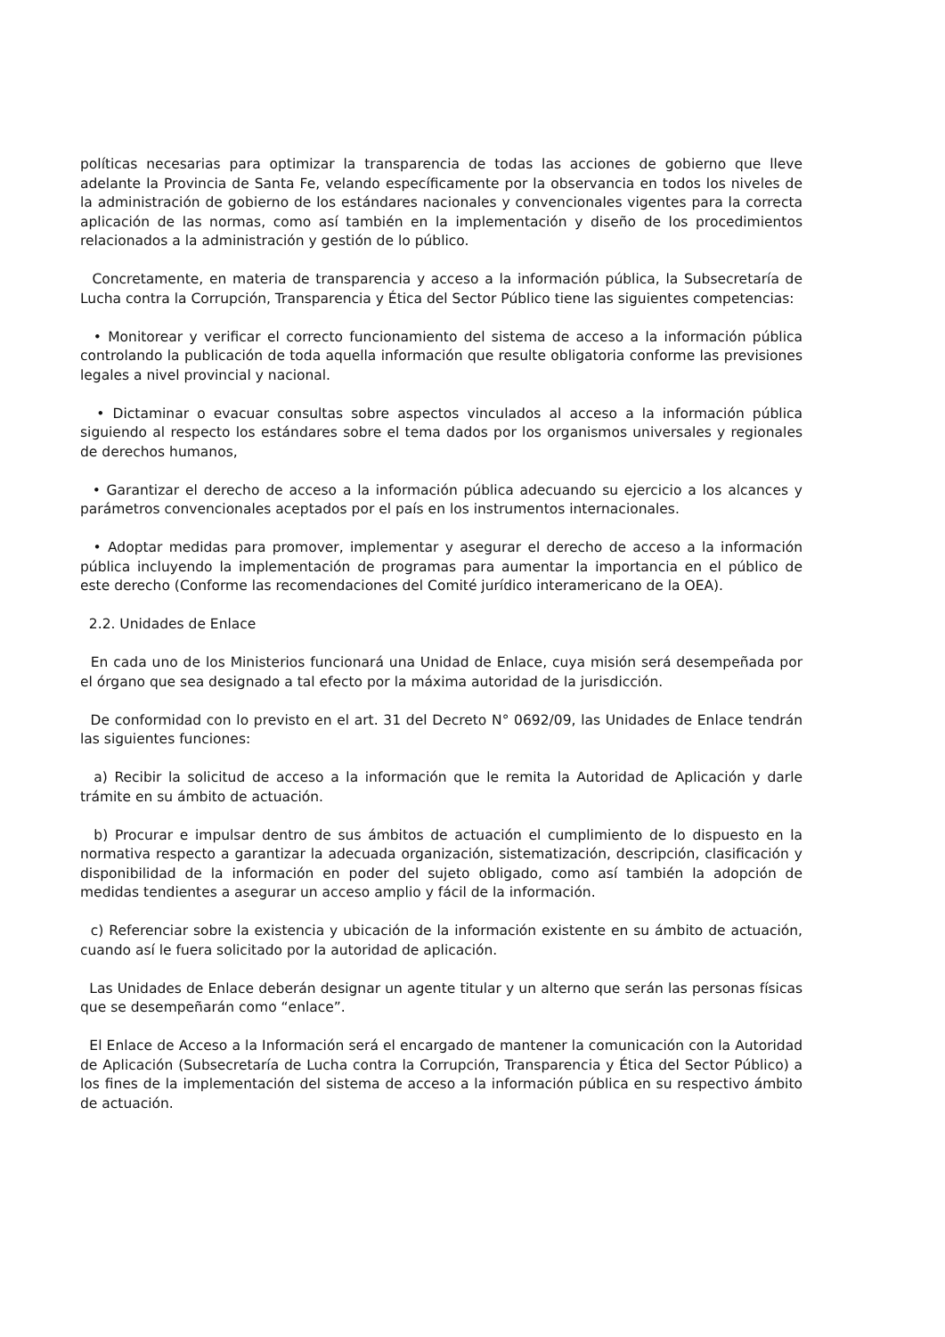políticas necesarias para optimizar la transparencia de todas las acciones de gobierno que lleve adelante la Provincia de Santa Fe, velando específicamente por la observancia en todos los niveles de la administración de gobierno de los estándares nacionales y convencionales vigentes para la correcta aplicación de las normas, como así también en la implementación y diseño de los procedimientos relacionados a la administración y gestión de lo público.
Concretamente, en materia de transparencia y acceso a la información pública, la Subsecretaría de Lucha contra la Corrupción, Transparencia y Ética del Sector Público tiene las siguientes competencias:
• Monitorear y verificar el correcto funcionamiento del sistema de acceso a la información pública controlando la publicación de toda aquella información que resulte obligatoria conforme las previsiones legales a nivel provincial y nacional.
• Dictaminar o evacuar consultas sobre aspectos vinculados al acceso a la información pública siguiendo al respecto los estándares sobre el tema dados por los organismos universales y regionales de derechos humanos,
• Garantizar el derecho de acceso a la información pública adecuando su ejercicio a los alcances y parámetros convencionales aceptados por el país en los instrumentos internacionales.
• Adoptar medidas para promover, implementar y asegurar el derecho de acceso a la información pública incluyendo la implementación de programas para aumentar la importancia en el público de este derecho (Conforme las recomendaciones del Comité jurídico interamericano de la OEA).
2.2. Unidades de Enlace
En cada uno de los Ministerios funcionará una Unidad de Enlace, cuya misión será desempeñada por el órgano que sea designado a tal efecto por la máxima autoridad de la jurisdicción.
De conformidad con lo previsto en el art. 31 del Decreto N° 0692/09, las Unidades de Enlace tendrán las siguientes funciones:
a) Recibir la solicitud de acceso a la información que le remita la Autoridad de Aplicación y darle trámite en su ámbito de actuación.
b) Procurar e impulsar dentro de sus ámbitos de actuación el cumplimiento de lo dispuesto en la normativa respecto a garantizar la adecuada organización, sistematización, descripción, clasificación y disponibilidad de la información en poder del sujeto obligado, como así también la adopción de medidas tendientes a asegurar un acceso amplio y fácil de la información.
c) Referenciar sobre la existencia y ubicación de la información existente en su ámbito de actuación, cuando así le fuera solicitado por la autoridad de aplicación.
Las Unidades de Enlace deberán designar un agente titular y un alterno que serán las personas físicas que se desempeñarán como “enlace”.
El Enlace de Acceso a la Información será el encargado de mantener la comunicación con la Autoridad de Aplicación (Subsecretaría de Lucha contra la Corrupción, Transparencia y Ética del Sector Público) a los fines de la implementación del sistema de acceso a la información pública en su respectivo ámbito de actuación.